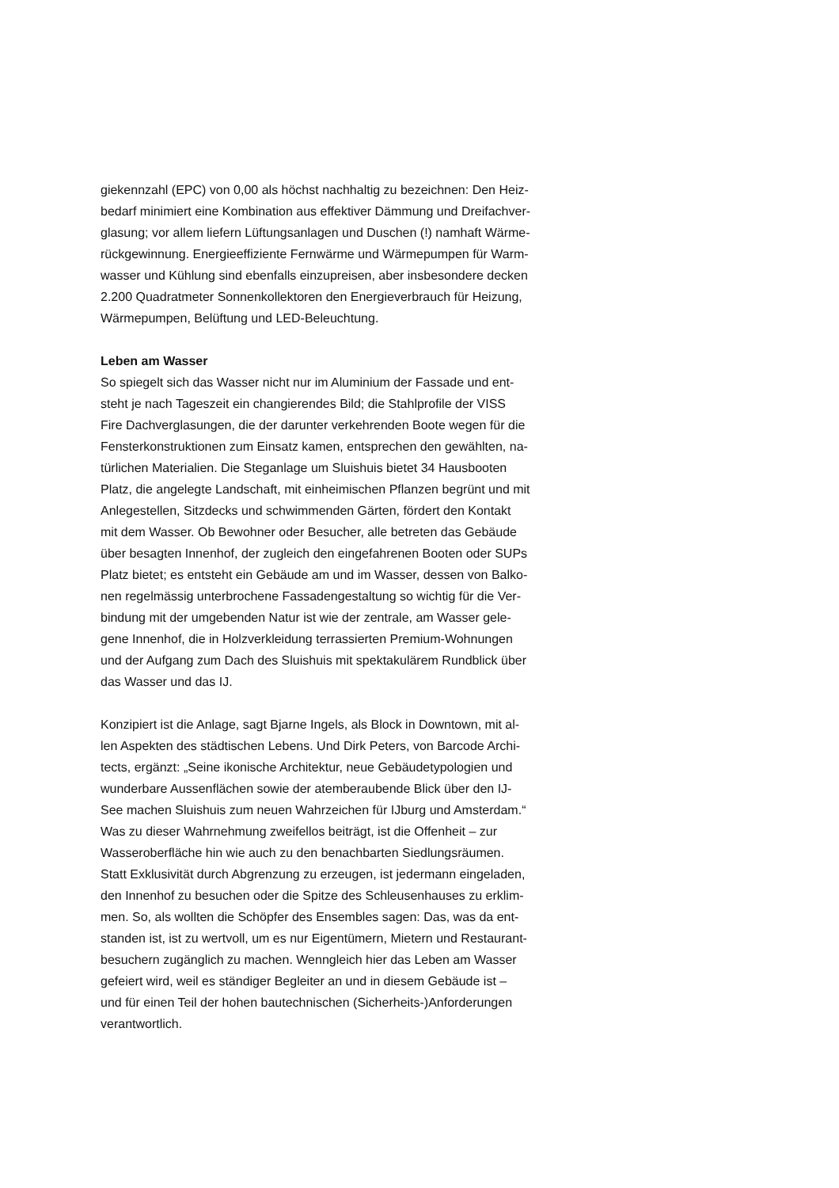giekennzahl (EPC) von 0,00 als höchst nachhaltig zu bezeichnen: Den Heiz-
bedarf minimiert eine Kombination aus effektiver Dämmung und Dreifachver-
glasung; vor allem liefern Lüftungsanlagen und Duschen (!) namhaft Wärme-
rückgewinnung. Energieeffiziente Fernwärme und Wärmepumpen für Warm-
wasser und Kühlung sind ebenfalls einzupreisen, aber insbesondere decken
2.200 Quadratmeter Sonnenkollektoren den Energieverbrauch für Heizung,
Wärmepumpen, Belüftung und LED-Beleuchtung.
Leben am Wasser
So spiegelt sich das Wasser nicht nur im Aluminium der Fassade und ent-
steht je nach Tageszeit ein changierendes Bild; die Stahlprofile der VISS
Fire Dachverglasungen, die der darunter verkehrenden Boote wegen für die
Fensterkonstruktionen zum Einsatz kamen, entsprechen den gewählten, na-
türlichen Materialien. Die Steganlage um Sluishuis bietet 34 Hausbooten
Platz, die angelegte Landschaft, mit einheimischen Pflanzen begrünt und mit
Anlegestellen, Sitzdecks und schwimmenden Gärten, fördert den Kontakt
mit dem Wasser. Ob Bewohner oder Besucher, alle betreten das Gebäude
über besagten Innenhof, der zugleich den eingefahrenen Booten oder SUPs
Platz bietet; es entsteht ein Gebäude am und im Wasser, dessen von Balko-
nen regelmässig unterbrochene Fassadengestaltung so wichtig für die Ver-
bindung mit der umgebenden Natur ist wie der zentrale, am Wasser gele-
gene Innenhof, die in Holzverkleidung terrassierten Premium-Wohnungen
und der Aufgang zum Dach des Sluishuis mit spektakulärem Rundblick über
das Wasser und das IJ.
Konzipiert ist die Anlage, sagt Bjarne Ingels, als Block in Downtown, mit al-
len Aspekten des städtischen Lebens. Und Dirk Peters, von Barcode Archi-
tects, ergänzt: „Seine ikonische Architektur, neue Gebäudetypologien und
wunderbare Aussenflächen sowie der atemberaubende Blick über den IJ-
See machen Sluishuis zum neuen Wahrzeichen für IJburg und Amsterdam.“
Was zu dieser Wahrnehmung zweifellos beiträgt, ist die Offenheit – zur
Wasseroberfläche hin wie auch zu den benachbarten Siedlungsräumen.
Statt Exklusivität durch Abgrenzung zu erzeugen, ist jedermann eingeladen,
den Innenhof zu besuchen oder die Spitze des Schleusenhauses zu erklim-
men. So, als wollten die Schöpfer des Ensembles sagen: Das, was da ent-
standen ist, ist zu wertvoll, um es nur Eigentümern, Mietern und Restaurant-
besuchern zugänglich zu machen. Wenngleich hier das Leben am Wasser
gefeiert wird, weil es ständiger Begleiter an und in diesem Gebäude ist –
und für einen Teil der hohen bautechnischen (Sicherheits-)Anforderungen
verantwortlich.